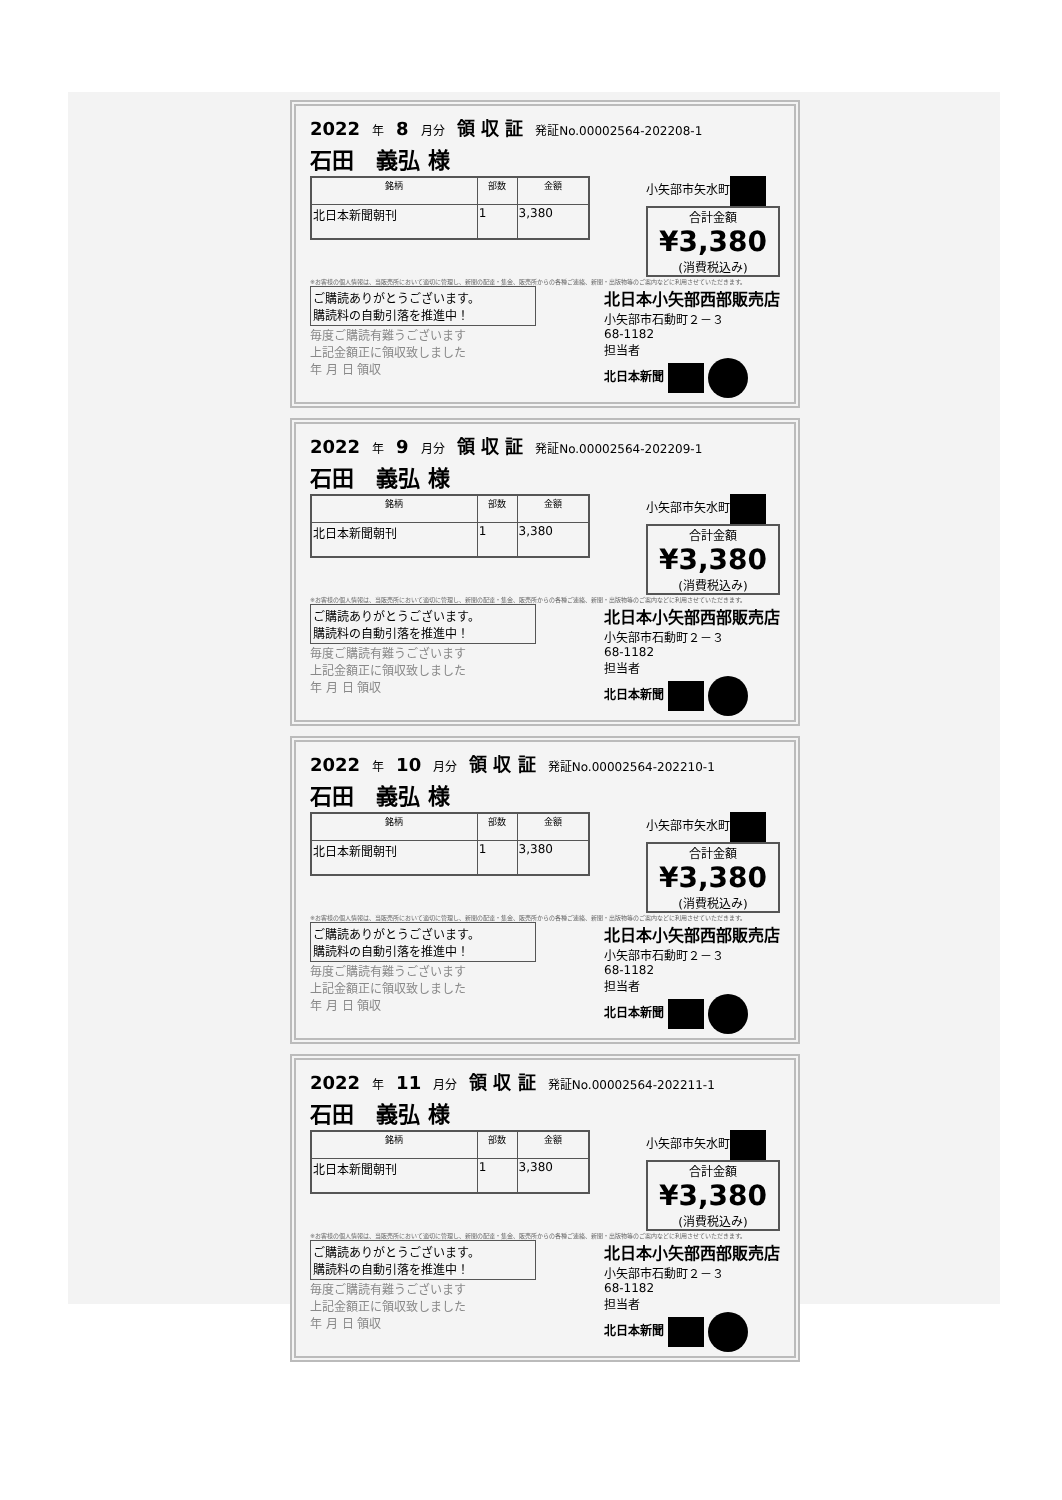2022 年 8 月分 領 収 証 発証No.00002564-202208-1
石田　義弘 様
| 銘柄 | 部数 | 金額 |
| --- | --- | --- |
| 北日本新聞朝刊 | 1 | 3,380 |
小矢部市矢水町
合計金額
¥3,380
(消費税込み)
※お客様の個人情報は、当販売所において適切に管理し、新聞の配達・集金、販売所からの各種ご連絡、新聞・出版物等のご案内などに利用させていただきます。
ご購読ありがとうございます。
購読料の自動引落を推進中！
毎度ご購読有難うございます
上記金額正に領収致しました
年 月 日 領収
北日本小矢部西部販売店
小矢部市石動町２－３
68-1182
担当者
北日本新聞
2022 年 9 月分 領 収 証 発証No.00002564-202209-1
石田　義弘 様
| 銘柄 | 部数 | 金額 |
| --- | --- | --- |
| 北日本新聞朝刊 | 1 | 3,380 |
小矢部市矢水町
合計金額
¥3,380
(消費税込み)
※お客様の個人情報は、当販売所において適切に管理し、新聞の配達・集金、販売所からの各種ご連絡、新聞・出版物等のご案内などに利用させていただきます。
ご購読ありがとうございます。
購読料の自動引落を推進中！
毎度ご購読有難うございます
上記金額正に領収致しました
年 月 日 領収
北日本小矢部西部販売店
小矢部市石動町２－３
68-1182
担当者
北日本新聞
2022 年 10 月分 領 収 証 発証No.00002564-202210-1
石田　義弘 様
| 銘柄 | 部数 | 金額 |
| --- | --- | --- |
| 北日本新聞朝刊 | 1 | 3,380 |
小矢部市矢水町
合計金額
¥3,380
(消費税込み)
※お客様の個人情報は、当販売所において適切に管理し、新聞の配達・集金、販売所からの各種ご連絡、新聞・出版物等のご案内などに利用させていただきます。
ご購読ありがとうございます。
購読料の自動引落を推進中！
毎度ご購読有難うございます
上記金額正に領収致しました
年 月 日 領収
北日本小矢部西部販売店
小矢部市石動町２－３
68-1182
担当者
北日本新聞
2022 年 11 月分 領 収 証 発証No.00002564-202211-1
石田　義弘 様
| 銘柄 | 部数 | 金額 |
| --- | --- | --- |
| 北日本新聞朝刊 | 1 | 3,380 |
小矢部市矢水町
合計金額
¥3,380
(消費税込み)
※お客様の個人情報は、当販売所において適切に管理し、新聞の配達・集金、販売所からの各種ご連絡、新聞・出版物等のご案内などに利用させていただきます。
ご購読ありがとうございます。
購読料の自動引落を推進中！
毎度ご購読有難うございます
上記金額正に領収致しました
年 月 日 領収
北日本小矢部西部販売店
小矢部市石動町２－３
68-1182
担当者
北日本新聞